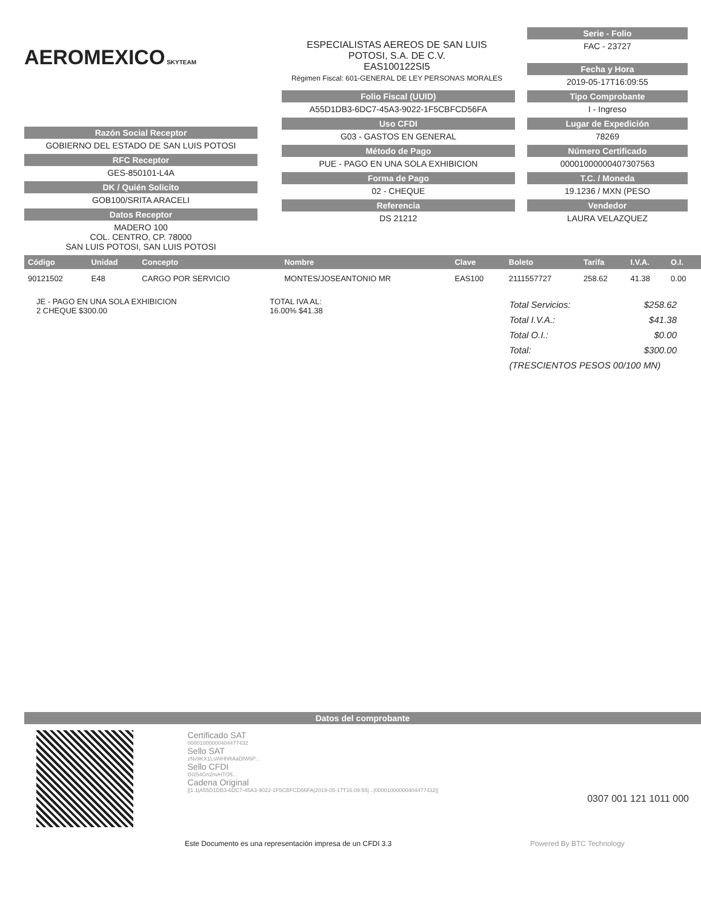AEROMEXICO SKYTEAM
ESPECIALISTAS AEREOS DE SAN LUIS
POTOSI, S.A. DE C.V.
EAS100122SI5
Régimen Fiscal: 601-GENERAL DE LEY PERSONAS MORALES
Serie - Folio
FAC - 23727
Fecha y Hora
2019-05-17T16:09:55
Razón Social Receptor
GOBIERNO DEL ESTADO DE SAN LUIS POTOSI
RFC Receptor
GES-850101-L4A
DK / Quién Solicito
GOB100/SRITA ARACELI
Datos Receptor
MADERO 100
COL. CENTRO, CP. 78000
SAN LUIS POTOSI, SAN LUIS POTOSI
Folio Fiscal (UUID)
A55D1DB3-6DC7-45A3-9022-1F5CBFCD56FA
Uso CFDI
G03 - GASTOS EN GENERAL
Método de Pago
PUE - PAGO EN UNA SOLA EXHIBICION
Forma de Pago
02 - CHEQUE
Referencia
DS 21212
Tipo Comprobante
I - Ingreso
Lugar de Expedición
78269
Número Certificado
00001000000407307563
T.C. / Moneda
19.1236 / MXN (PESO
Vendedor
LAURA VELAZQUEZ
| Código | Unidad | Concepto | Nombre | Clave | Boleto | Tarifa | I.V.A. | O.I. |
| --- | --- | --- | --- | --- | --- | --- | --- | --- |
| 90121502 | E48 | CARGO POR SERVICIO | MONTES/JOSEANTONIO MR | EAS100 | 2111557727 | 258.62 | 41.38 | 0.00 |
JE - PAGO EN UNA SOLA EXHIBICION
2 CHEQUE $300.00
TOTAL IVA AL:
16.00% $41.38
Total Servicios: $258.62
Total I.V.A.: $41.38
Total O.I.: $0.00
Total: $300.00
(TRESCIENTOS PESOS 00/100 MN)
Datos del comprobante
Certificado SAT
00001000000404477432
Sello SAT
zNv9KX1LsWHhRAaDlW6P...
Sello CFDI
DI254Gn2nvHTO5...
Cadena Original
||1.1|A55D1DB3-6DC7-45A3-9022-1F5CBFCD56FA|2019-05-17T16:09:55|...|00001000000404477432||
0307 001 121 1011 000
Este Documento es una representación impresa de un CFDI 3.3 Powered By BTC Technology